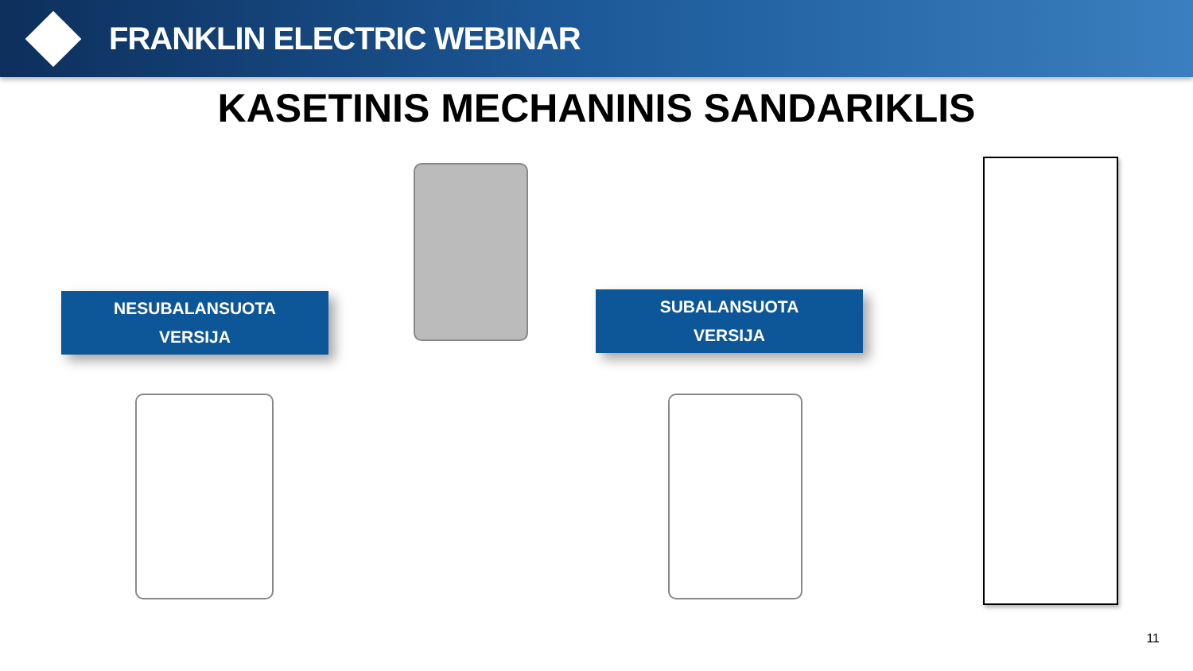FRANKLIN ELECTRIC WEBINAR
KASETINIS MECHANINIS SANDARIKLIS
NESUBALANSUOTA
VERSIJA
SUBALANSUOTA
VERSIJA
11